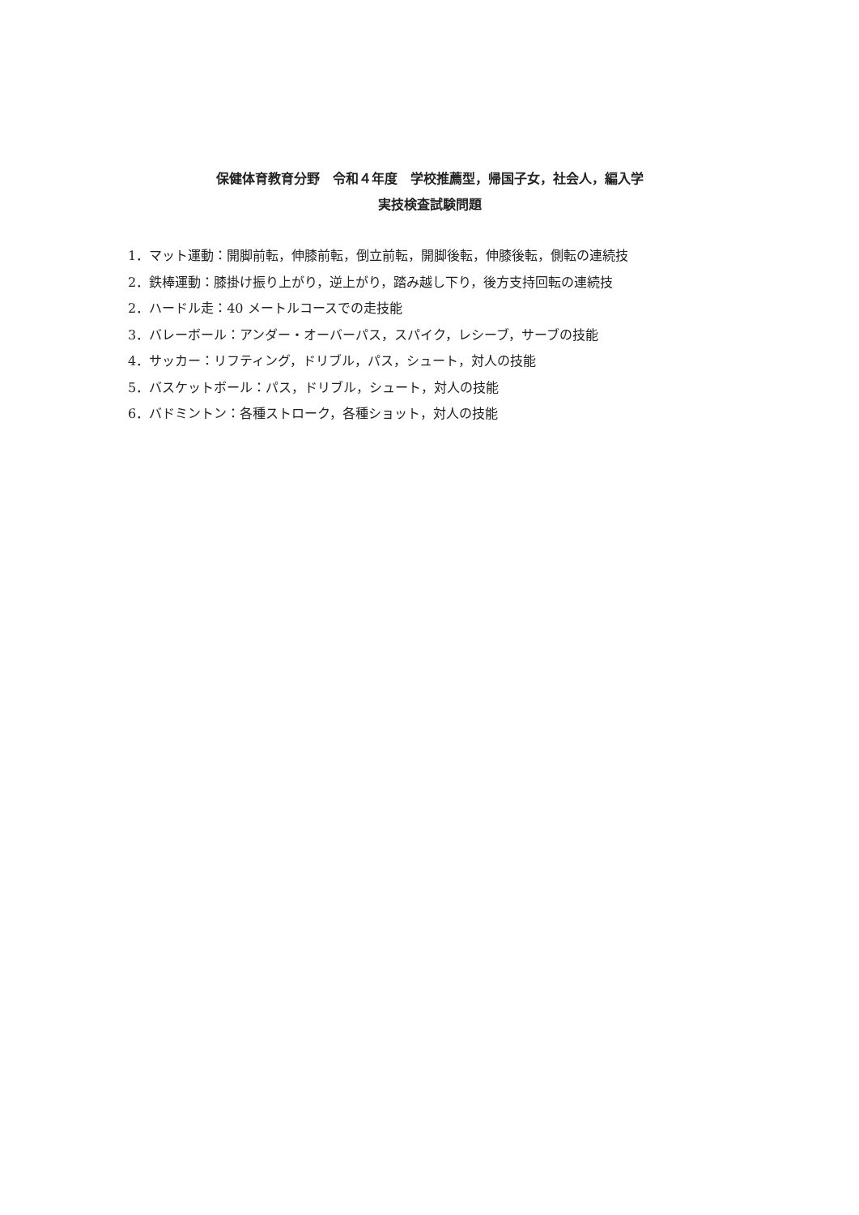保健体育教育分野　令和４年度　学校推薦型，帰国子女，社会人，編入学
実技検査試験問題
1．マット運動：開脚前転，伸膝前転，倒立前転，開脚後転，伸膝後転，側転の連続技
2．鉄棒運動：膝掛け振り上がり，逆上がり，踏み越し下り，後方支持回転の連続技
2．ハードル走：40 メートルコースでの走技能
3．バレーボール：アンダー・オーバーパス，スパイク，レシーブ，サーブの技能
4．サッカー：リフティング，ドリブル，パス，シュート，対人の技能
5．バスケットボール：パス，ドリブル，シュート，対人の技能
6．バドミントン：各種ストローク，各種ショット，対人の技能